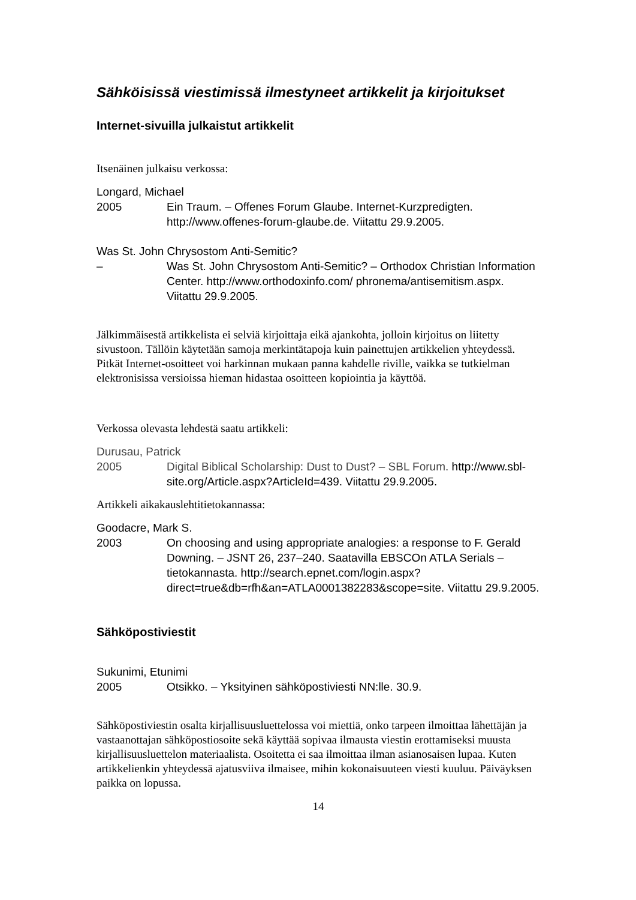Sähköisissä viestimissä ilmestyneet artikkelit ja kirjoitukset
Internet-sivuilla julkaistut artikkelit
Itsenäinen julkaisu verkossa:
Longard, Michael
2005 Ein Traum. – Offenes Forum Glaube. Internet-Kurzpredigten. http://www.offenes-forum-glaube.de. Viitattu 29.9.2005.
Was St. John Chrysostom Anti-Semitic?
– Was St. John Chrysostom Anti-Semitic? – Orthodox Christian Information Center. http://www.orthodoxinfo.com/ phronema/antisemitism.aspx. Viitattu 29.9.2005.
Jälkimmäisestä artikkelista ei selviä kirjoittaja eikä ajankohta, jolloin kirjoitus on liitetty sivustoon. Tällöin käytetään samoja merkintätapoja kuin painettujen artikkelien yhteydessä. Pitkät Internet-osoitteet voi harkinnan mukaan panna kahdelle riville, vaikka se tutkielman elektronisissa versioissa hieman hidastaa osoitteen kopiointia ja käyttöä.
Verkossa olevasta lehdestä saatu artikkeli:
Durusau, Patrick
2005 Digital Biblical Scholarship: Dust to Dust? – SBL Forum. http://www.sbl-site.org/Article.aspx?ArticleId=439. Viitattu 29.9.2005.
Artikkeli aikakauslehtitietokannassa:
Goodacre, Mark S.
2003 On choosing and using appropriate analogies: a response to F. Gerald Downing. – JSNT 26, 237–240. Saatavilla EBSCOn ATLA Serials –tietokannasta. http://search.epnet.com/login.aspx? direct=true&db=rfh&an=ATLA0001382283&scope=site. Viitattu 29.9.2005.
Sähköpostiviestit
Sukunimi, Etunimi
2005 Otsikko. – Yksityinen sähköpostiviesti NN:lle. 30.9.
Sähköpostiviestin osalta kirjallisuusluettelossa voi miettiä, onko tarpeen ilmoittaa lähettäjän ja vastaanottajan sähköpostiosoite sekä käyttää sopivaa ilmausta viestin erottamiseksi muusta kirjallisuusluettelon materiaalista. Osoitetta ei saa ilmoittaa ilman asianosaisen lupaa. Kuten artikkelienkin yhteydessä ajatusviiva ilmaisee, mihin kokonaisuuteen viesti kuuluu. Päiväyksen paikka on lopussa.
14